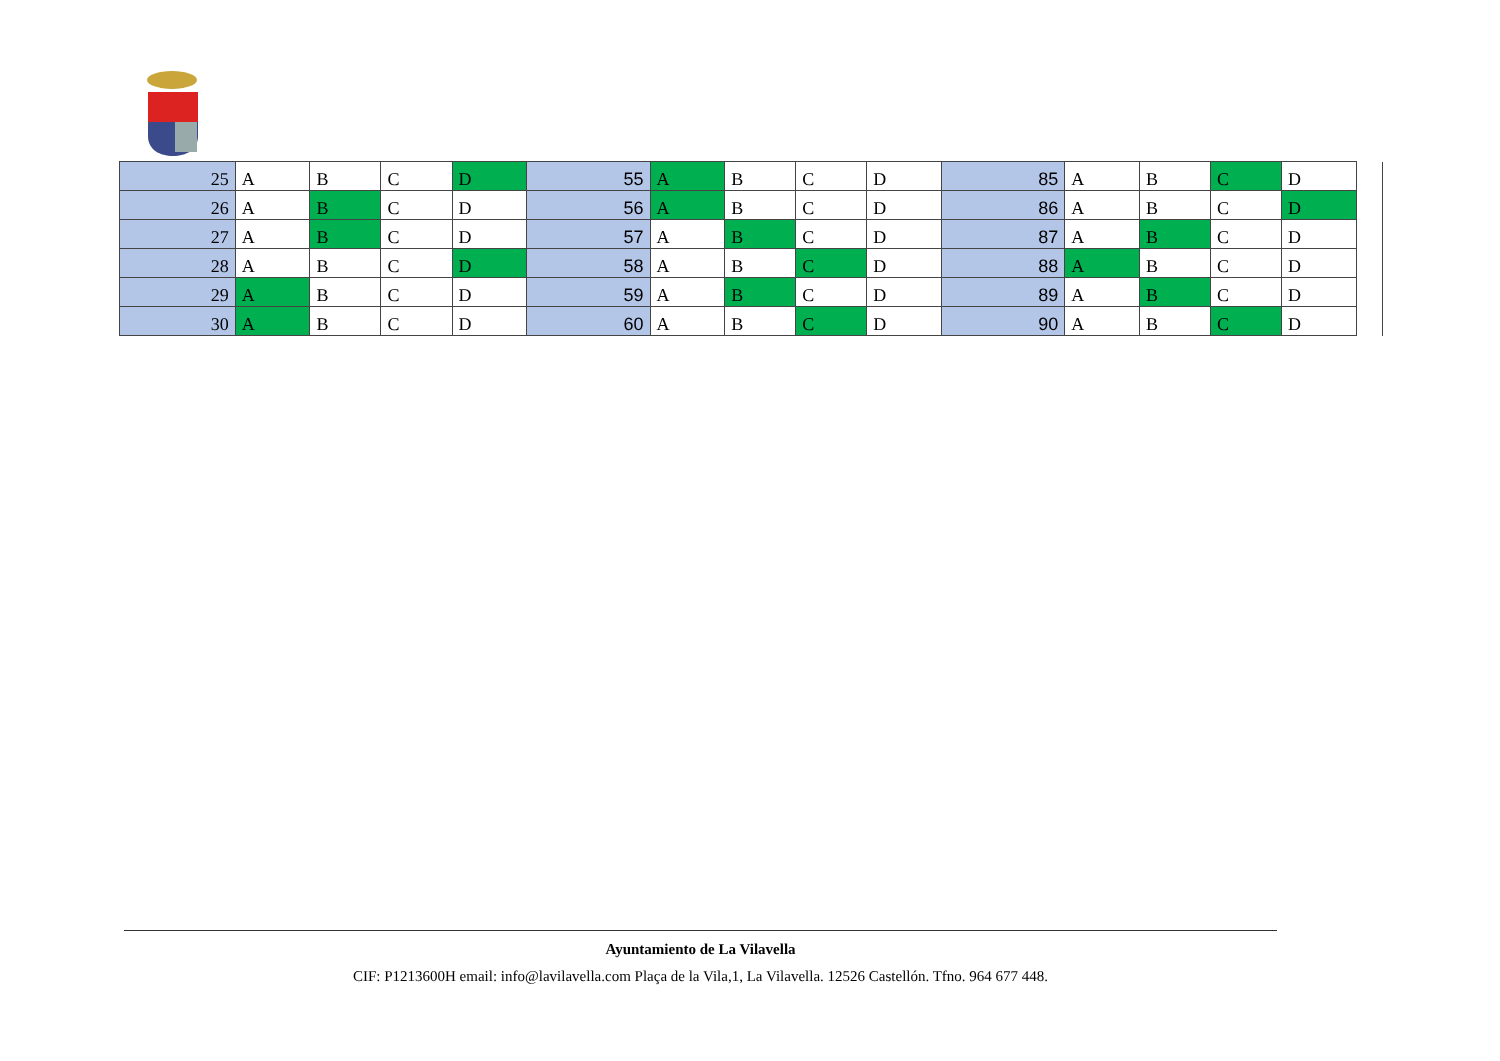| 25 | A | B | C | D | 55 | A | B | C | D | 85 | A | B | C | D | |
| 26 | A | B | C | D | 56 | A | B | C | D | 86 | A | B | C | D | |
| 27 | A | B | C | D | 57 | A | B | C | D | 87 | A | B | C | D | |
| 28 | A | B | C | D | 58 | A | B | C | D | 88 | A | B | C | D | |
| 29 | A | B | C | D | 59 | A | B | C | D | 89 | A | B | C | D | |
| 30 | A | B | C | D | 60 | A | B | C | D | 90 | A | B | C | D | |
Ayuntamiento de La Vilavella
CIF: P1213600H email: info@lavilavella.com Plaça de la Vila,1, La Vilavella. 12526 Castellón. Tfno. 964 677 448.